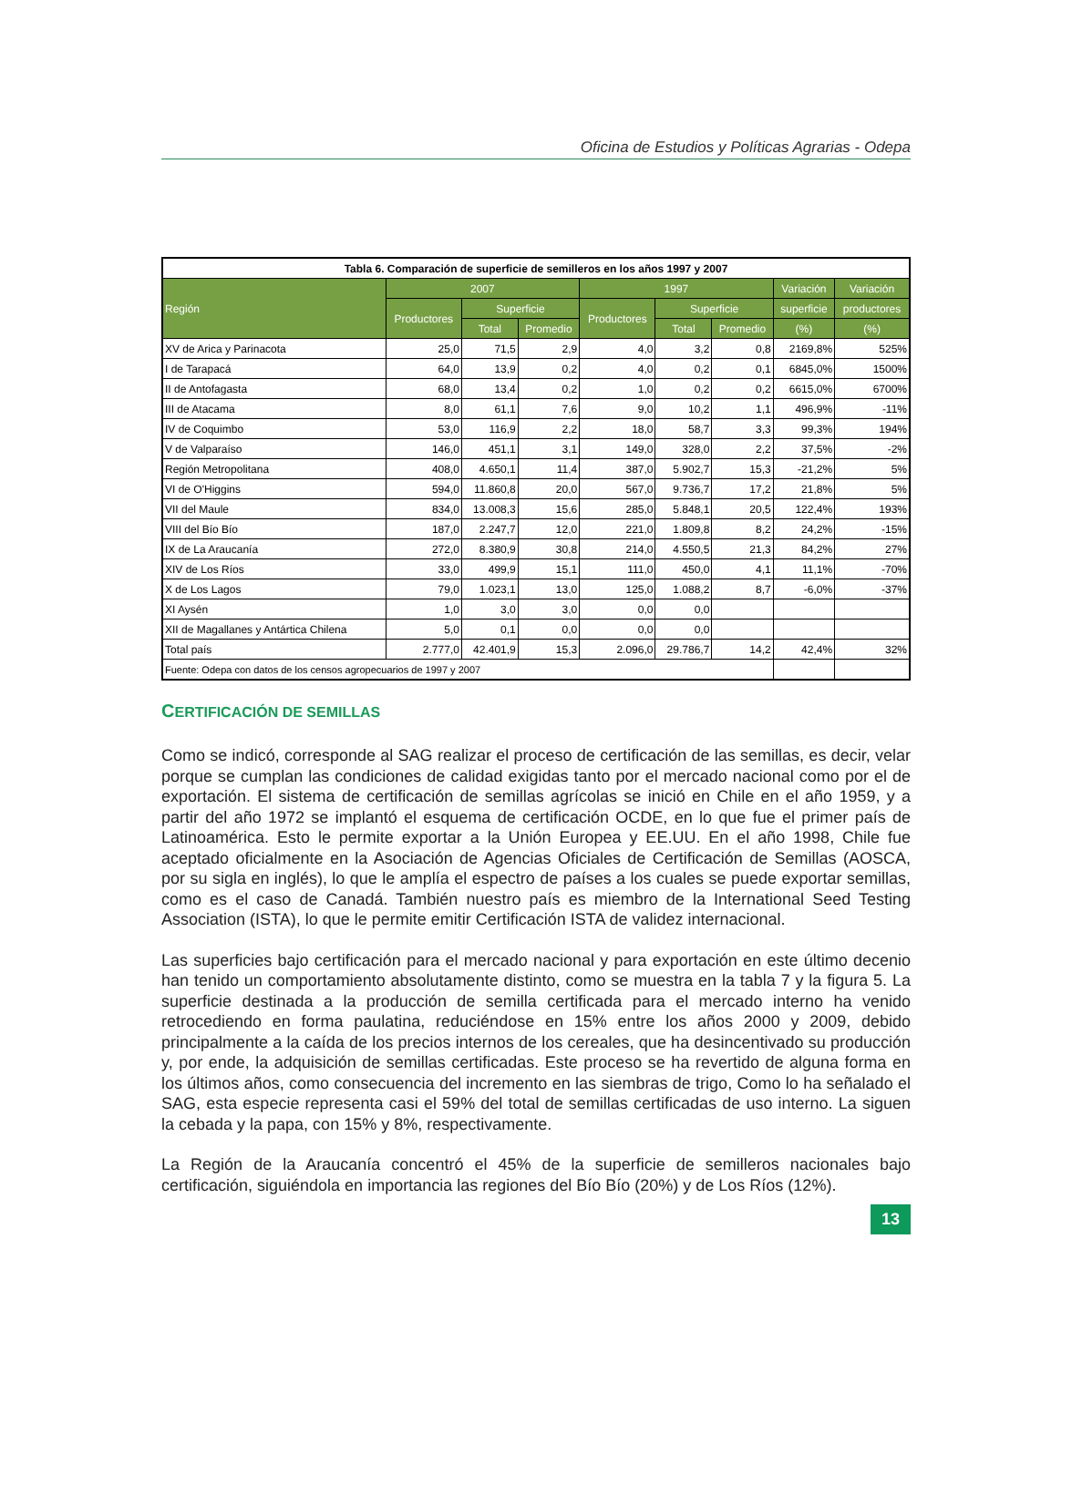Oficina de Estudios y Políticas Agrarias - Odepa
| Tabla 6. Comparación de superficie de semilleros en los años 1997 y 2007 | | | | | | | | |
| --- | --- | --- | --- | --- | --- | --- | --- | --- |
| Región | 2007 | | | 1997 | | | Variación | Variación |
| | Productores | Superficie | | Productores | Superficie | | superficie | productores |
| | | Total | Promedio | | Total | Promedio | (%) | (%) |
| XV de Arica y Parinacota | 25,0 | 71,5 | 2,9 | 4,0 | 3,2 | 0,8 | 2169,8% | 525% |
| I de Tarapacá | 64,0 | 13,9 | 0,2 | 4,0 | 0,2 | 0,1 | 6845,0% | 1500% |
| II de Antofagasta | 68,0 | 13,4 | 0,2 | 1,0 | 0,2 | 0,2 | 6615,0% | 6700% |
| III de Atacama | 8,0 | 61,1 | 7,6 | 9,0 | 10,2 | 1,1 | 496,9% | -11% |
| IV de Coquimbo | 53,0 | 116,9 | 2,2 | 18,0 | 58,7 | 3,3 | 99,3% | 194% |
| V de Valparaíso | 146,0 | 451,1 | 3,1 | 149,0 | 328,0 | 2,2 | 37,5% | -2% |
| Región Metropolitana | 408,0 | 4.650,1 | 11,4 | 387,0 | 5.902,7 | 15,3 | -21,2% | 5% |
| VI de O'Higgins | 594,0 | 11.860,8 | 20,0 | 567,0 | 9.736,7 | 17,2 | 21,8% | 5% |
| VII del Maule | 834,0 | 13.008,3 | 15,6 | 285,0 | 5.848,1 | 20,5 | 122,4% | 193% |
| VIII del Bío Bío | 187,0 | 2.247,7 | 12,0 | 221,0 | 1.809,8 | 8,2 | 24,2% | -15% |
| IX de La Araucanía | 272,0 | 8.380,9 | 30,8 | 214,0 | 4.550,5 | 21,3 | 84,2% | 27% |
| XIV de Los Ríos | 33,0 | 499,9 | 15,1 | 111,0 | 450,0 | 4,1 | 11,1% | -70% |
| X de Los Lagos | 79,0 | 1.023,1 | 13,0 | 125,0 | 1.088,2 | 8,7 | -6,0% | -37% |
| XI Aysén | 1,0 | 3,0 | 3,0 | 0,0 | 0,0 | | | |
| XII de Magallanes y Antártica Chilena | 5,0 | 0,1 | 0,0 | 0,0 | 0,0 | | | |
| Total país | 2.777,0 | 42.401,9 | 15,3 | 2.096,0 | 29.786,7 | 14,2 | 42,4% | 32% |
| Fuente: Odepa con datos de los censos agropecuarios de 1997 y 2007 | | | | | | | | |
CERTIFICACIÓN DE SEMILLAS
Como se indicó, corresponde al SAG realizar el proceso de certificación de las semillas, es decir, velar porque se cumplan las condiciones de calidad exigidas tanto por el mercado nacional como por el de exportación. El sistema de certificación de semillas agrícolas se inició en Chile en el año 1959, y a partir del año 1972 se implantó el esquema de certificación OCDE, en lo que fue el primer país de Latinoamérica. Esto le permite exportar a la Unión Europea y EE.UU. En el año 1998, Chile fue aceptado oficialmente en la Asociación de Agencias Oficiales de Certificación de Semillas (AOSCA, por su sigla en inglés), lo que le amplía el espectro de países a los cuales se puede exportar semillas, como es el caso de Canadá. También nuestro país es miembro de la International Seed Testing Association (ISTA), lo que le permite emitir Certificación ISTA de validez internacional.
Las superficies bajo certificación para el mercado nacional y para exportación en este último decenio han tenido un comportamiento absolutamente distinto, como se muestra en la tabla 7 y la figura 5. La superficie destinada a la producción de semilla certificada para el mercado interno ha venido retrocediendo en forma paulatina, reduciéndose en 15% entre los años 2000 y 2009, debido principalmente a la caída de los precios internos de los cereales, que ha desincentivado su producción y, por ende, la adquisición de semillas certificadas. Este proceso se ha revertido de alguna forma en los últimos años, como consecuencia del incremento en las siembras de trigo, Como lo ha señalado el SAG, esta especie representa casi el 59% del total de semillas certificadas de uso interno. La siguen la cebada y la papa, con 15% y 8%, respectivamente.
La Región de la Araucanía concentró el 45% de la superficie de semilleros nacionales bajo certificación, siguiéndola en importancia las regiones del Bío Bío (20%) y de Los Ríos (12%).
13